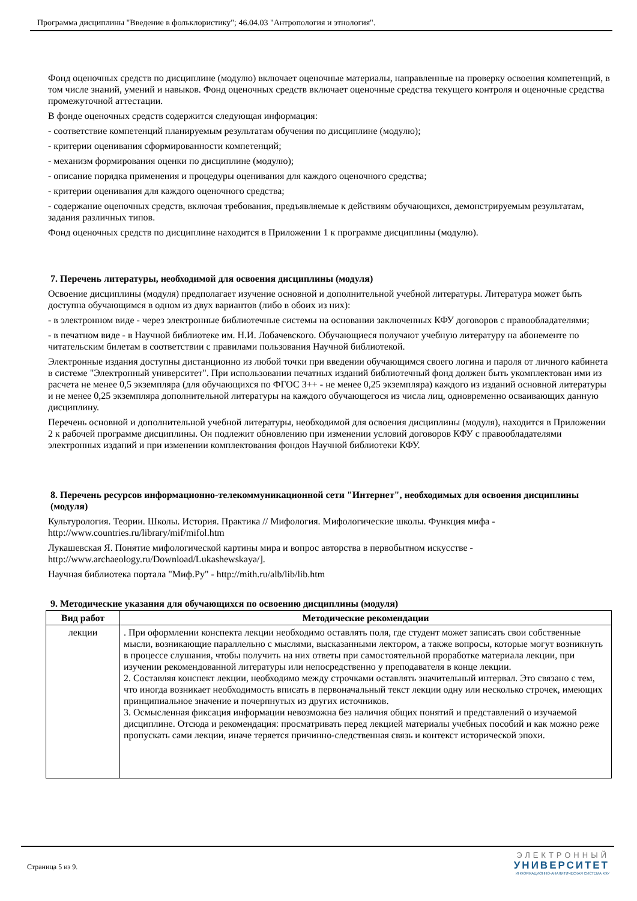Программа дисциплины "Введение в фольклористику"; 46.04.03 "Антропология и этнология".
Фонд оценочных средств по дисциплине (модулю) включает оценочные материалы, направленные на проверку освоения компетенций, в том числе знаний, умений и навыков. Фонд оценочных средств включает оценочные средства текущего контроля и оценочные средства промежуточной аттестации.
В фонде оценочных средств содержится следующая информация:
- соответствие компетенций планируемым результатам обучения по дисциплине (модулю);
- критерии оценивания сформированности компетенций;
- механизм формирования оценки по дисциплине (модулю);
- описание порядка применения и процедуры оценивания для каждого оценочного средства;
- критерии оценивания для каждого оценочного средства;
- содержание оценочных средств, включая требования, предъявляемые к действиям обучающихся, демонстрируемым результатам, задания различных типов.
Фонд оценочных средств по дисциплине находится в Приложении 1 к программе дисциплины (модулю).
7. Перечень литературы, необходимой для освоения дисциплины (модуля)
Освоение дисциплины (модуля) предполагает изучение основной и дополнительной учебной литературы. Литература может быть доступна обучающимся в одном из двух вариантов (либо в обоих из них):
- в электронном виде - через электронные библиотечные системы на основании заключенных КФУ договоров с правообладателями;
- в печатном виде - в Научной библиотеке им. Н.И. Лобачевского. Обучающиеся получают учебную литературу на абонементе по читательским билетам в соответствии с правилами пользования Научной библиотекой.
Электронные издания доступны дистанционно из любой точки при введении обучающимся своего логина и пароля от личного кабинета в системе "Электронный университет". При использовании печатных изданий библиотечный фонд должен быть укомплектован ими из расчета не менее 0,5 экземпляра (для обучающихся по ФГОС 3++ - не менее 0,25 экземпляра) каждого из изданий основной литературы и не менее 0,25 экземпляра дополнительной литературы на каждого обучающегося из числа лиц, одновременно осваивающих данную дисциплину.
Перечень основной и дополнительной учебной литературы, необходимой для освоения дисциплины (модуля), находится в Приложении 2 к рабочей программе дисциплины. Он подлежит обновлению при изменении условий договоров КФУ с правообладателями электронных изданий и при изменении комплектования фондов Научной библиотеки КФУ.
8. Перечень ресурсов информационно-телекоммуникационной сети "Интернет", необходимых для освоения дисциплины (модуля)
Культурология. Теории. Школы. История. Практика // Мифология. Мифологические школы. Функция мифа - http://www.countries.ru/library/mif/mifol.htm
Лукашевская Я. Понятие мифологической картины мира и вопрос авторства в первобытном искусстве - http://www.archaeology.ru/Download/Lukashewskaya/].
Научная библиотека портала "Миф.Ру" - http://mith.ru/alb/lib/lib.htm
9. Методические указания для обучающихся по освоению дисциплины (модуля)
| Вид работ | Методические рекомендации |
| --- | --- |
| лекции | . При оформлении конспекта лекции необходимо оставлять поля, где студент может записать свои собственные мысли, возникающие параллельно с мыслями, высказанными лектором, а также вопросы, которые могут возникнуть в процессе слушания, чтобы получить на них ответы при самостоятельной проработке материала лекции, при изучении рекомендованной литературы или непосредственно у преподавателя в конце лекции. 2. Составляя конспект лекции, необходимо между строчками оставлять значительный интервал. Это связано с тем, что иногда возникает необходимость вписать в первоначальный текст лекции одну или несколько строчек, имеющих принципиальное значение и почерпнутых из других источников. 3. Осмысленная фиксация информации невозможна без наличия общих понятий и представлений о изучаемой дисциплине. Отсюда и рекомендация: просматривать перед лекцией материалы учебных пособий и как можно реже пропускать сами лекции, иначе теряется причинно-следственная связь и контекст исторической эпохи. |
Страница 5 из 9.
ЭЛЕКТРОННЫЙ
УНИВЕРСИТЕТ
ИНФОРМАЦИОННО-АНАЛИТИЧЕСКАЯ СИСТЕМА КФУ